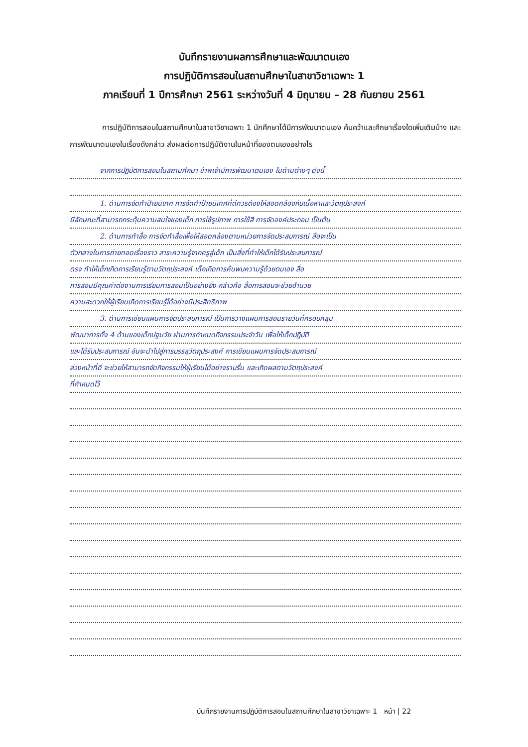บันทึกรายงานผลการศึกษาและพัฒนาตนเอง
การปฏิบัติการสอนในสถานศึกษาในสาขาวิชาเฉพาะ 1
ภาคเรียนที่ 1 ปีการศึกษา 2561 ระหว่างวันที่ 4 มิถุนายน – 28 กันยายน 2561
การปฏิบัติการสอนในสถานศึกษาในสาขาวิชาเฉพาะ 1 นักศึกษาได้มีการพัฒนาตนเอง ค้นคว้าและศึกษาเรื่องใดเพิ่มเติมบ้าง และการพัฒนาตนเองในเรื่องดังกล่าว ส่งผลต่อการปฏิบัติงานในหน้าที่ของตนเองอย่างไร
จากการปฏิบัติการสอนในสถานศึกษา ข้าพเจ้ามีการพัฒนาตนเอง ในด้านต่างๆ ดังนี้
1. ด้านการจัดทำป้ายนิเทศ การจัดทำป้ายนิเทศที่ดีควรต้องให้สอดคล้องกับเนื้อหาและวัตถุประสงค์
มีลักษณะที่สามารถกระตุ้นความสนใจของเด็ก การใช้รูปภาพ การใช้สี การจัดองค์ประกอบ เป็นต้น
2. ด้านการทำสื่อ การจัดทำสื่อเพื่อให้สอดคล้องตามหน่วยการจัดประสบการณ์ สื่อจะเป็น
ตัวกลางในการถ่ายทอดเรื่องราว สาระความรู้จากครูสู่เด็ก เป็นสิ่งที่ทำให้เด็กได้รับประสบการณ์
ตรง ทำให้เด็กเกิดการเรียนรู้ตามวัตถุประสงค์ เด็กเกิดการค้นพบความรู้ด้วยตนเอง สื่อ
การสอนมีคุณค่าต่องานการเรียนการสอนเป็นอย่างยิ่ง กล่าวคือ สื่อการสอนจะช่วยอำนวย
ความสะดวกให้ผู้เรียนเกิดการเรียนรู้ได้อย่างมีประสิทธิภาพ
3. ด้านการเขียนแผนการจัดประสบการณ์ เป็นการวางแผนการสอนรายวันที่ครอบคลุม
พัฒนาการทั้ง 4 ด้านของเด็กปฐมวัย ผ่านการกำหนดกิจกรรมประจำวัน เพื่อให้เด็กปฏิบัติ
และได้รับประสบการณ์ อันจะนำไปสู่การบรรลุวัตถุประสงค์ การเขียนแผนการจัดประสบการณ์
ล่วงหน้าที่ดี จะช่วยให้สามารถจัดกิจกรรมให้ผู้เรียนได้อย่างราบรื่น และเกิดผลตามวัตถุประสงค์
ที่กำหนดไว้
บันทึกรายงานการปฏิบัติการสอนในสถานศึกษาในสาขาวิชาเฉพาะ 1 หน้า | 22